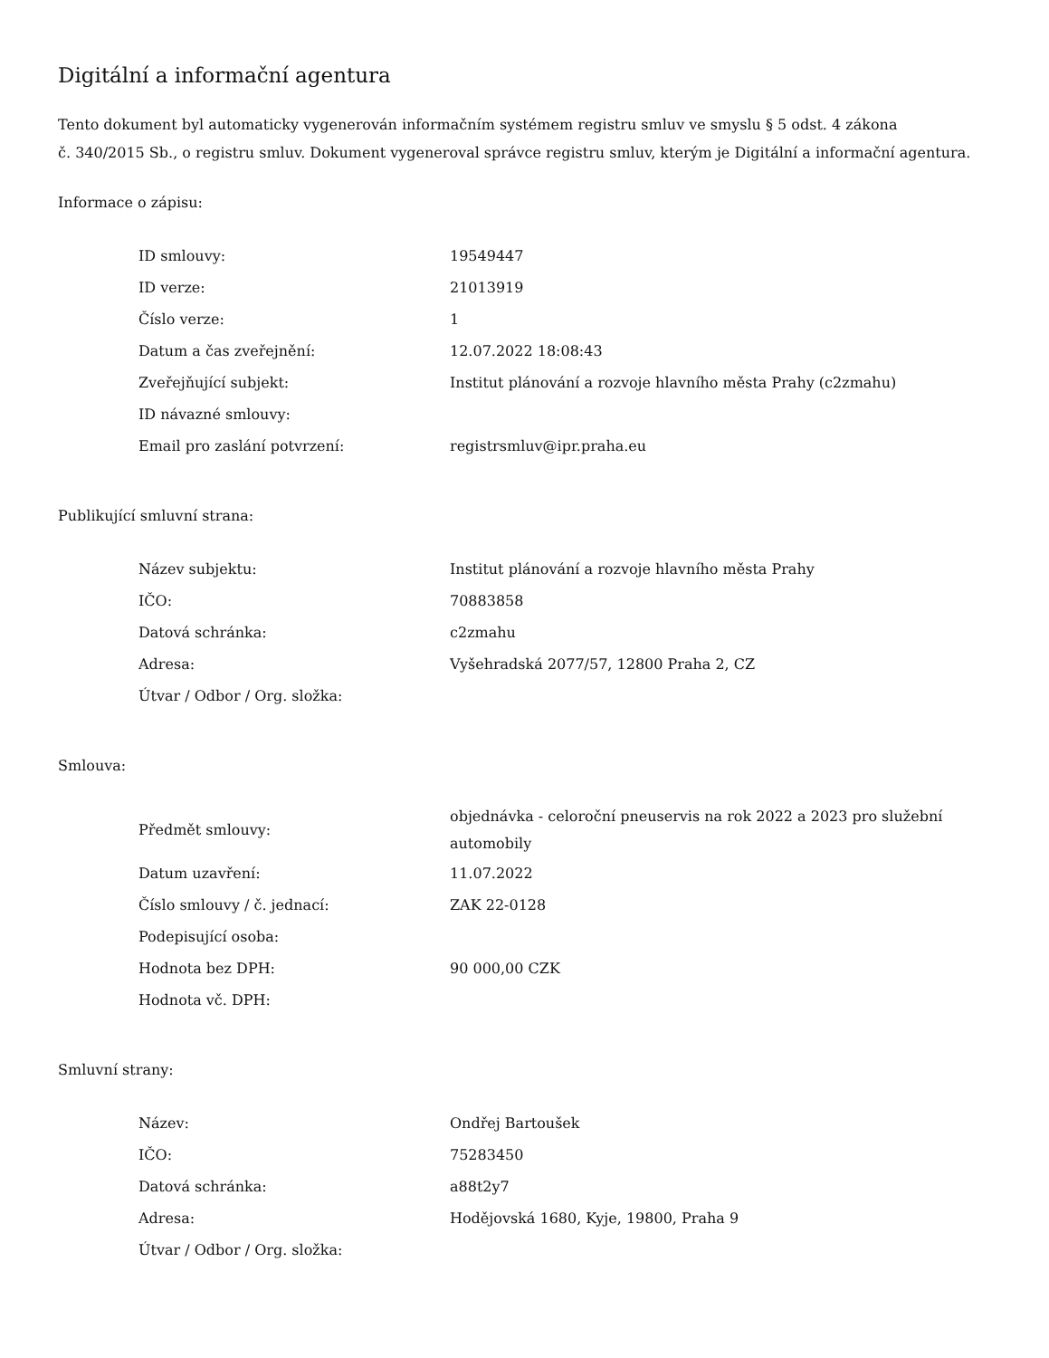Digitální a informační agentura
Tento dokument byl automaticky vygenerován informačním systémem registru smluv ve smyslu § 5 odst. 4 zákona
č. 340/2015 Sb., o registru smluv. Dokument vygeneroval správce registru smluv, kterým je Digitální a informační agentura.
Informace o zápisu:
| ID smlouvy: | 19549447 |
| ID verze: | 21013919 |
| Číslo verze: | 1 |
| Datum a čas zveřejnění: | 12.07.2022 18:08:43 |
| Zveřejňující subjekt: | Institut plánování a rozvoje hlavního města Prahy (c2zmahu) |
| ID návazné smlouvy: | |
| Email pro zaslání potvrzení: | registrsmluv@ipr.praha.eu |
Publikující smluvní strana:
| Název subjektu: | Institut plánování a rozvoje hlavního města Prahy |
| IČO: | 70883858 |
| Datová schránka: | c2zmahu |
| Adresa: | Vyšehradská 2077/57, 12800 Praha 2, CZ |
| Útvar / Odbor / Org. složka: | |
Smlouva:
| Předmět smlouvy: | objednávka - celoroční pneuservis na rok 2022 a 2023 pro služební automobily |
| Datum uzavření: | 11.07.2022 |
| Číslo smlouvy / č. jednací: | ZAK 22-0128 |
| Podepisující osoba: | |
| Hodnota bez DPH: | 90 000,00 CZK |
| Hodnota vč. DPH: | |
Smluvní strany:
| Název: | Ondřej Bartoušek |
| IČO: | 75283450 |
| Datová schránka: | a88t2y7 |
| Adresa: | Hodějovská 1680, Kyje, 19800, Praha 9 |
| Útvar / Odbor / Org. složka: | |